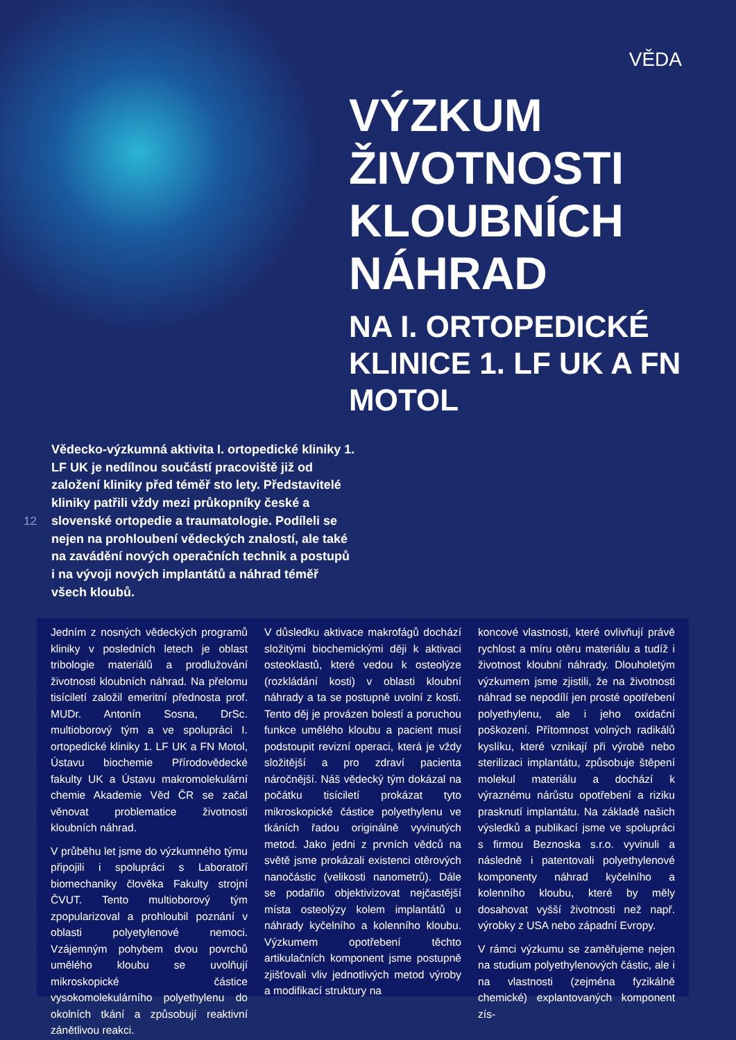VĚDA
VÝZKUM ŽIVOTNOSTI KLOUBNÍCH NÁHRAD
NA I. ORTOPEDICKÉ KLINICE 1. LF UK A FN MOTOL
12
Vědecko-výzkumná aktivita I. ortopedické kliniky 1. LF UK je nedílnou součástí pracoviště již od založení kliniky před téměř sto lety. Představitelé kliniky patřili vždy mezi průkopníky české a slovenské ortopedie a traumatologie. Podíleli se nejen na prohloubení vědeckých znalostí, ale také na zavádění nových operačních technik a postupů i na vývoji nových implantátů a náhrad téměř všech kloubů.
Jedním z nosných vědeckých programů kliniky v posledních letech je oblast tribologie materiálů a prodlužování životnosti kloubních náhrad. Na přelomu tisíciletí založil emeritní přednosta prof. MUDr. Antonín Sosna, DrSc. multioborový tým a ve spolupráci I. ortopedické kliniky 1. LF UK a FN Motol, Ústavu biochemie Přírodovědecké fakulty UK a Ústavu makromolekulární chemie Akademie Věd ČR se začal věnovat problematice životnosti kloubních náhrad.
V průběhu let jsme do výzkumného týmu připojili i spolupráci s Laboratoří biomechaniky člověka Fakulty strojní ČVUT. Tento multioborový tým zpopularizoval a prohloubil poznání v oblasti polyetylenové nemoci. Vzájemným pohybem dvou povrchů umělého kloubu se uvolňují mikroskopické částice vysokomolekulárního polyethylenu do okolních tkání a způsobují reaktivní zánětlivou reakci.
V důsledku aktivace makrofágů dochází složitými biochemickými ději k aktivaci osteoklastů, které vedou k osteolýze (rozkládání kosti) v oblasti kloubní náhrady a ta se postupně uvolní z kosti. Tento děj je provázen bolestí a poruchou funkce umělého kloubu a pacient musí podstoupit revizní operaci, která je vždy složitější a pro zdraví pacienta náročnější. Náš vědecký tým dokázal na počátku tisíciletí prokázat tyto mikroskopické částice polyethylenu ve tkáních řadou originálně vyvinutých metod. Jako jedni z prvních vědců na světě jsme prokázali existenci otěrových nanočástic (velikosti nanometrů). Dále se podařilo objektivizovat nejčastější místa osteolýzy kolem implantátů u náhrady kyčelního a kolenního kloubu. Výzkumem opotřebení těchto artikulačních komponent jsme postupně zjišťovali vliv jednotlivých metod výroby a modifikací struktury na
koncové vlastnosti, které ovlivňují právě rychlost a míru otěru materiálu a tudíž i životnost kloubní náhrady. Dlouholetým výzkumem jsme zjistili, že na životnosti náhrad se nepodílí jen prosté opotřebení polyethylenu, ale i jeho oxidační poškození. Přítomnost volných radikálů kyslíku, které vznikají při výrobě nebo sterilizaci implantátu, způsobuje štěpení molekul materiálu a dochází k výraznému nárůstu opotřebení a riziku prasknutí implantátu. Na základě našich výsledků a publikací jsme ve spolupráci s firmou Beznoska s.r.o. vyvinuli a následně i patentovali polyethylenové komponenty náhrad kyčelního a kolenního kloubu, které by měly dosahovat vyšší životnosti než např. výrobky z USA nebo západní Evropy.
V rámci výzkumu se zaměřujeme nejen na studium polyethylenových částic, ale i na vlastnosti (zejména fyzikálně chemické) explantovaných komponent zís-